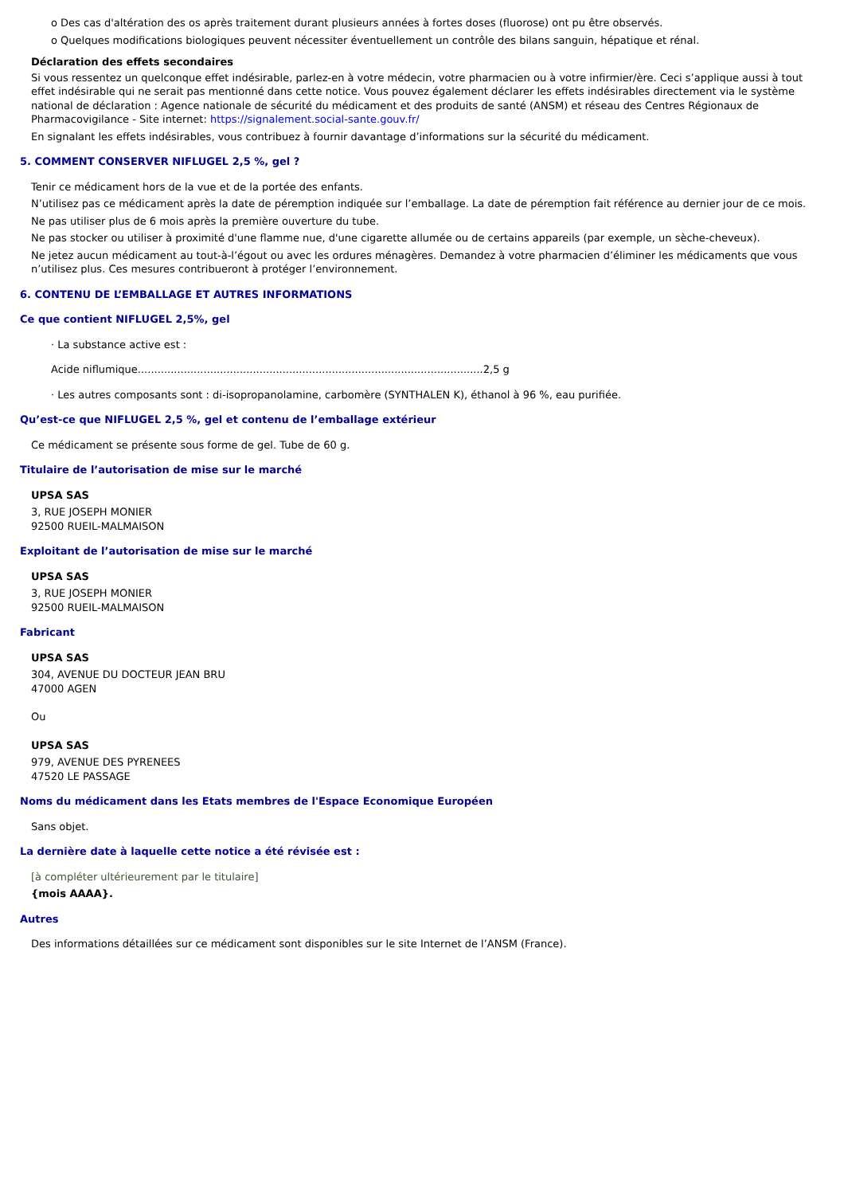o Des cas d'altération des os après traitement durant plusieurs années à fortes doses (fluorose) ont pu être observés.
o Quelques modifications biologiques peuvent nécessiter éventuellement un contrôle des bilans sanguin, hépatique et rénal.
Déclaration des effets secondaires
Si vous ressentez un quelconque effet indésirable, parlez-en à votre médecin, votre pharmacien ou à votre infirmier/ère. Ceci s’applique aussi à tout effet indésirable qui ne serait pas mentionné dans cette notice. Vous pouvez également déclarer les effets indésirables directement via le système national de déclaration : Agence nationale de sécurité du médicament et des produits de santé (ANSM) et réseau des Centres Régionaux de Pharmacovigilance - Site internet: https://signalement.social-sante.gouv.fr/
En signalant les effets indésirables, vous contribuez à fournir davantage d’informations sur la sécurité du médicament.
5. COMMENT CONSERVER NIFLUGEL 2,5 %, gel ?
Tenir ce médicament hors de la vue et de la portée des enfants.
N’utilisez pas ce médicament après la date de péremption indiquée sur l’emballage. La date de péremption fait référence au dernier jour de ce mois.
Ne pas utiliser plus de 6 mois après la première ouverture du tube.
Ne pas stocker ou utiliser à proximité d'une flamme nue, d'une cigarette allumée ou de certains appareils (par exemple, un sèche-cheveux).
Ne jetez aucun médicament au tout-à-l’égout ou avec les ordures ménagères. Demandez à votre pharmacien d’éliminer les médicaments que vous n’utilisez plus. Ces mesures contribueront à protéger l’environnement.
6. CONTENU DE L’EMBALLAGE ET AUTRES INFORMATIONS
Ce que contient NIFLUGEL 2,5%, gel
· La substance active est :
Acide niflumique.........................................................................................................2,5 g
· Les autres composants sont : di-isopropanolamine, carbomère (SYNTHALEN K), éthanol à 96 %, eau purifiée.
Qu’est-ce que NIFLUGEL 2,5 %, gel et contenu de l’emballage extérieur
Ce médicament se présente sous forme de gel. Tube de 60 g.
Titulaire de l’autorisation de mise sur le marché
UPSA SAS
3, RUE JOSEPH MONIER
92500 RUEIL-MALMAISON
Exploitant de l’autorisation de mise sur le marché
UPSA SAS
3, RUE JOSEPH MONIER
92500 RUEIL-MALMAISON
Fabricant
UPSA SAS
304, AVENUE DU DOCTEUR JEAN BRU
47000 AGEN
Ou
UPSA SAS
979, AVENUE DES PYRENEES
47520 LE PASSAGE
Noms du médicament dans les Etats membres de l'Espace Economique Européen
Sans objet.
La dernière date à laquelle cette notice a été révisée est :
[à compléter ultérieurement par le titulaire]
{mois AAAA}.
Autres
Des informations détaillées sur ce médicament sont disponibles sur le site Internet de l’ANSM (France).